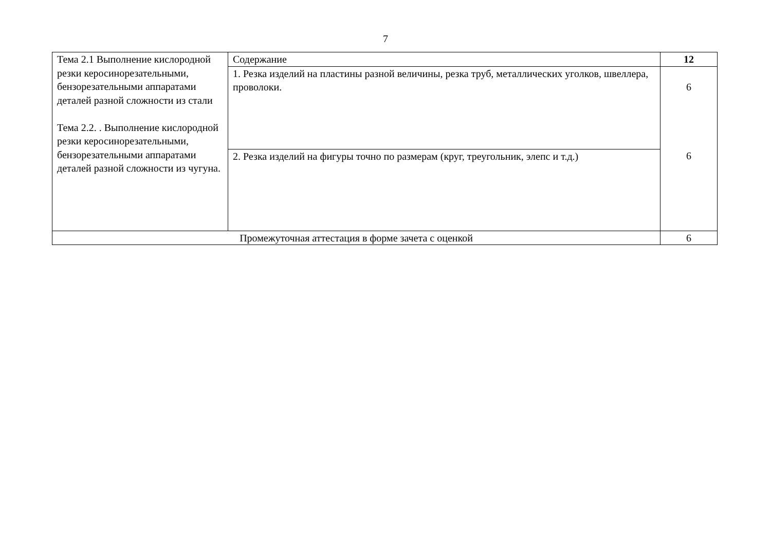7
| Тема 2.1 Выполнение кислородной резки керосинорезательными, бензорезательными аппаратами деталей разной сложности из стали Тема 2.2. . Выполнение кислородной резки керосинорезательными, бензорезательными аппаратами деталей разной сложности из чугуна. | Содержание | 12 |
| | 1. Резка изделий на пластины разной величины, резка труб, металлических уголков, швеллера, проволоки. | 6 |
| | 2. Резка изделий на фигуры точно по размерам (круг, треугольник, элепс и т.д.) | 6 |
| Промежуточная аттестация в форме зачета с оценкой | | 6 |